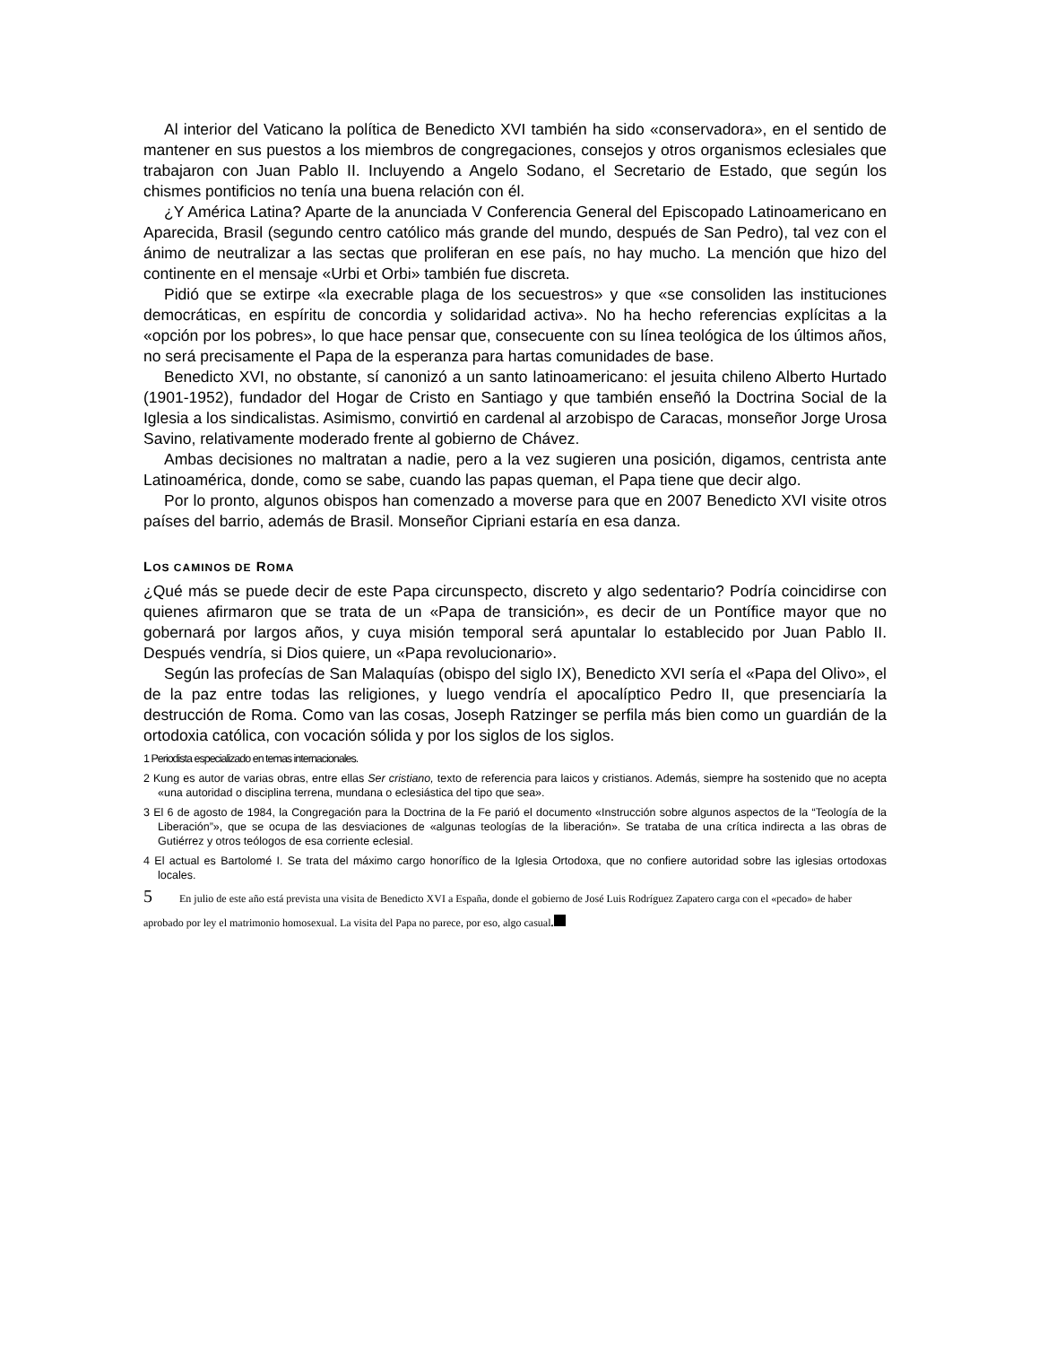Al interior del Vaticano la política de Benedicto XVI también ha sido «conservadora», en el sentido de mantener en sus puestos a los miembros de congregaciones, consejos y otros organismos eclesiales que trabajaron con Juan Pablo II. Incluyendo a Angelo Sodano, el Secretario de Estado, que según los chismes pontificios no tenía una buena relación con él.
¿Y América Latina? Aparte de la anunciada V Conferencia General del Episcopado Latinoamericano en Aparecida, Brasil (segundo centro católico más grande del mundo, después de San Pedro), tal vez con el ánimo de neutralizar a las sectas que proliferan en ese país, no hay mucho. La mención que hizo del continente en el mensaje «Urbi et Orbi» también fue discreta.
Pidió que se extirpe «la execrable plaga de los secuestros» y que «se consoliden las instituciones democráticas, en espíritu de concordia y solidaridad activa». No ha hecho referencias explícitas a la «opción por los pobres», lo que hace pensar que, consecuente con su línea teológica de los últimos años, no será precisamente el Papa de la esperanza para hartas comunidades de base.
Benedicto XVI, no obstante, sí canonizó a un santo latinoamericano: el jesuita chileno Alberto Hurtado (1901-1952), fundador del Hogar de Cristo en Santiago y que también enseñó la Doctrina Social de la Iglesia a los sindicalistas. Asimismo, convirtió en cardenal al arzobispo de Caracas, monseñor Jorge Urosa Savino, relativamente moderado frente al gobierno de Chávez.
Ambas decisiones no maltratan a nadie, pero a la vez sugieren una posición, digamos, centrista ante Latinoamérica, donde, como se sabe, cuando las papas queman, el Papa tiene que decir algo.
Por lo pronto, algunos obispos han comenzado a moverse para que en 2007 Benedicto XVI visite otros países del barrio, además de Brasil. Monseñor Cipriani estaría en esa danza.
LOS CAMINOS DE ROMA
¿Qué más se puede decir de este Papa circunspecto, discreto y algo sedentario? Podría coincidirse con quienes afirmaron que se trata de un «Papa de transición», es decir de un Pontífice mayor que no gobernará por largos años, y cuya misión temporal será apuntalar lo establecido por Juan Pablo II. Después vendría, si Dios quiere, un «Papa revolucionario».
Según las profecías de San Malaquías (obispo del siglo IX), Benedicto XVI sería el «Papa del Olivo», el de la paz entre todas las religiones, y luego vendría el apocalíptico Pedro II, que presenciaría la destrucción de Roma. Como van las cosas, Joseph Ratzinger se perfila más bien como un guardián de la ortodoxia católica, con vocación sólida y por los siglos de los siglos.
1 Periodista especializado en temas internacionales.
2 Kung es autor de varias obras, entre ellas Ser cristiano, texto de referencia para laicos y cristianos. Además, siempre ha sostenido que no acepta «una autoridad o disciplina terrena, mundana o eclesiástica del tipo que sea».
3 El 6 de agosto de 1984, la Congregación para la Doctrina de la Fe parió el documento «Instrucción sobre algunos aspectos de la “Teología de la Liberación”», que se ocupa de las desviaciones de «algunas teologías de la liberación». Se trataba de una crítica indirecta a las obras de Gutiérrez y otros teólogos de esa corriente eclesial.
4 El actual es Bartolomé I. Se trata del máximo cargo honorífico de la Iglesia Ortodoxa, que no confiere autoridad sobre las iglesias ortodoxas locales.
5 En julio de este año está prevista una visita de Benedicto XVI a España, donde el gobierno de José Luis Rodríguez Zapatero carga con el «pecado» de haber aprobado por ley el matrimonio homosexual. La visita del Papa no parece, por eso, algo casual.